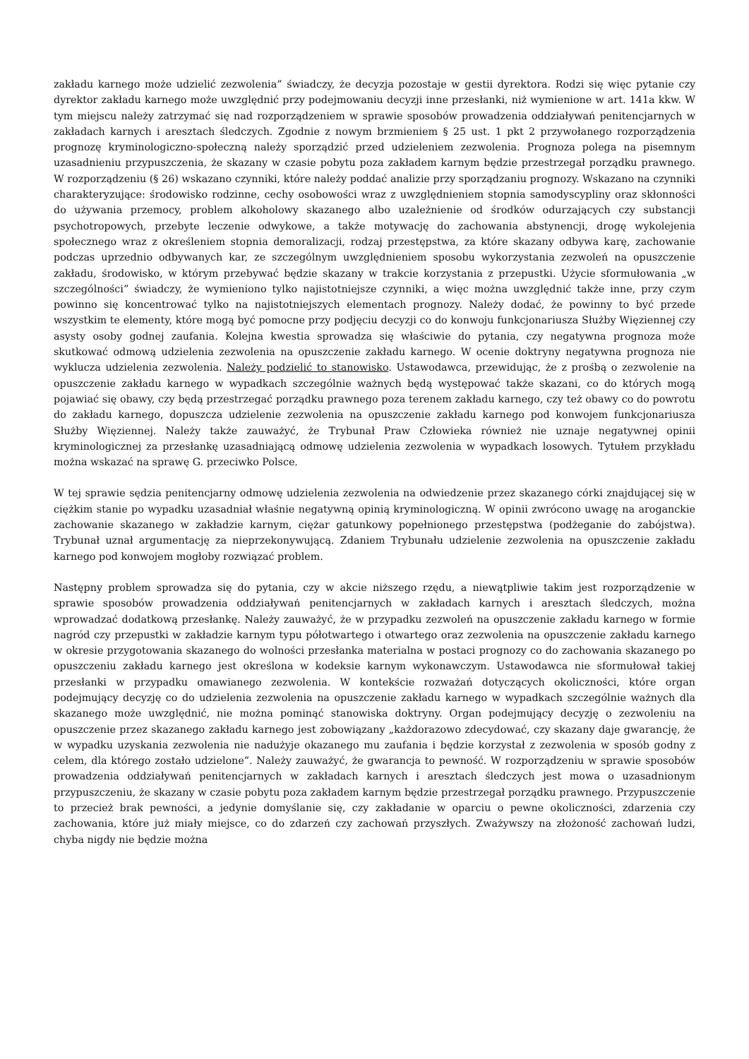zakładu karnego może udzielić zezwolenia” świadczy, że decyzja pozostaje w gestii dyrektora. Rodzi się więc pytanie czy dyrektor zakładu karnego może uwzględnić przy podejmowaniu decyzji inne przesłanki, niż wymienione w art. 141a kkw. W tym miejscu należy zatrzymać się nad rozporządzeniem w sprawie sposobów prowadzenia oddziaływań penitencjarnych w zakładach karnych i aresztach śledczych. Zgodnie z nowym brzmieniem § 25 ust. 1 pkt 2 przywołanego rozporządzenia prognozę kryminologiczno-społeczną należy sporządzić przed udzieleniem zezwolenia. Prognoza polega na pisemnym uzasadnieniu przypuszczenia, że skazany w czasie pobytu poza zakładem karnym będzie przestrzegał porządku prawnego. W rozporządzeniu (§ 26) wskazano czynniki, które należy poddać analizie przy sporządzaniu prognozy. Wskazano na czynniki charakteryzujące: środowisko rodzinne, cechy osobowości wraz z uwzględnieniem stopnia samodyscypliny oraz skłonności do używania przemocy, problem alkoholowy skazanego albo uzależnienie od środków odurzających czy substancji psychotropowych, przebyte leczenie odwykowe, a także motywację do zachowania abstynencji, drogę wykolejenia społecznego wraz z określeniem stopnia demoralizacji, rodzaj przestępstwa, za które skazany odbywa karę, zachowanie podczas uprzednio odbywanych kar, ze szczególnym uwzględnieniem sposobu wykorzystania zezwoleń na opuszczenie zakładu, środowisko, w którym przebywać będzie skazany w trakcie korzystania z przepustki. Użycie sformułowania „w szczególności” świadczy, że wymieniono tylko najistotniejsze czynniki, a więc można uwzględnić także inne, przy czym powinno się koncentrować tylko na najistotniejszych elementach prognozy. Należy dodać, że powinny to być przede wszystkim te elementy, które mogą być pomocne przy podjęciu decyzji co do konwoju funkcjonariusza Służby Więziennej czy asysty osoby godnej zaufania. Kolejna kwestia sprowadza się właściwie do pytania, czy negatywna prognoza może skutkować odmową udzielenia zezwolenia na opuszczenie zakładu karnego. W ocenie doktryny negatywna prognoza nie wyklucza udzielenia zezwolenia. Należy podzielić to stanowisko. Ustawodawca, przewidując, że z prośbą o zezwolenie na opuszczenie zakładu karnego w wypadkach szczególnie ważnych będą występować także skazani, co do których mogą pojawiać się obawy, czy będą przestrzegać porządku prawnego poza terenem zakładu karnego, czy też obawy co do powrotu do zakładu karnego, dopuszcza udzielenie zezwolenia na opuszczenie zakładu karnego pod konwojem funkcjonariusza Służby Więziennej. Należy także zauważyć, że Trybunał Praw Człowieka również nie uznaje negatywnej opinii kryminologicznej za przesłankę uzasadniającą odmowę udzielenia zezwolenia w wypadkach losowych. Tytułem przykładu można wskazać na sprawę G. przeciwko Polsce.
W tej sprawie sędzia penitencjarny odmowę udzielenia zezwolenia na odwiedzenie przez skazanego córki znajdującej się w ciężkim stanie po wypadku uzasadniał właśnie negatywną opinią kryminologiczną. W opinii zwrócono uwagę na aroganckie zachowanie skazanego w zakładzie karnym, ciężar gatunkowy popełnionego przestępstwa (podżeganie do zabójstwa). Trybunał uznał argumentację za nieprzekonywującą. Zdaniem Trybunału udzielenie zezwolenia na opuszczenie zakładu karnego pod konwojem mogłoby rozwiązać problem.
Następny problem sprowadza się do pytania, czy w akcie niższego rzędu, a niewątpliwie takim jest rozporządzenie w sprawie sposobów prowadzenia oddziaływań penitencjarnych w zakładach karnych i aresztach śledczych, można wprowadzać dodatkową przesłankę. Należy zauważyć, że w przypadku zezwoleń na opuszczenie zakładu karnego w formie nagród czy przepustki w zakładzie karnym typu półotwartego i otwartego oraz zezwolenia na opuszczenie zakładu karnego w okresie przygotowania skazanego do wolności przesłanka materialna w postaci prognozy co do zachowania skazanego po opuszczeniu zakładu karnego jest określona w kodeksie karnym wykonawczym. Ustawodawca nie sformułował takiej przesłanki w przypadku omawianego zezwolenia. W kontekście rozważań dotyczących okoliczności, które organ podejmujący decyzję co do udzielenia zezwolenia na opuszczenie zakładu karnego w wypadkach szczególnie ważnych dla skazanego może uwzględnić, nie można pominąć stanowiska doktryny. Organ podejmujący decyzję o zezwoleniu na opuszczenie przez skazanego zakładu karnego jest zobowiązany „każdorazowo zdecydować, czy skazany daje gwarancję, że w wypadku uzyskania zezwolenia nie nadużyje okazanego mu zaufania i będzie korzystał z zezwolenia w sposób godny z celem, dla którego zostało udzielone”. Należy zauważyć, że gwarancja to pewność. W rozporządzeniu w sprawie sposobów prowadzenia oddziaływań penitencjarnych w zakładach karnych i aresztach śledczych jest mowa o uzasadnionym przypuszczeniu, że skazany w czasie pobytu poza zakładem karnym będzie przestrzegał porządku prawnego. Przypuszczenie to przecież brak pewności, a jedynie domyślanie się, czy zakładanie w oparciu o pewne okoliczności, zdarzenia czy zachowania, które już miały miejsce, co do zdarzeń czy zachowań przyszłych. Zważywszy na złożoność zachowań ludzi, chyba nigdy nie będzie można